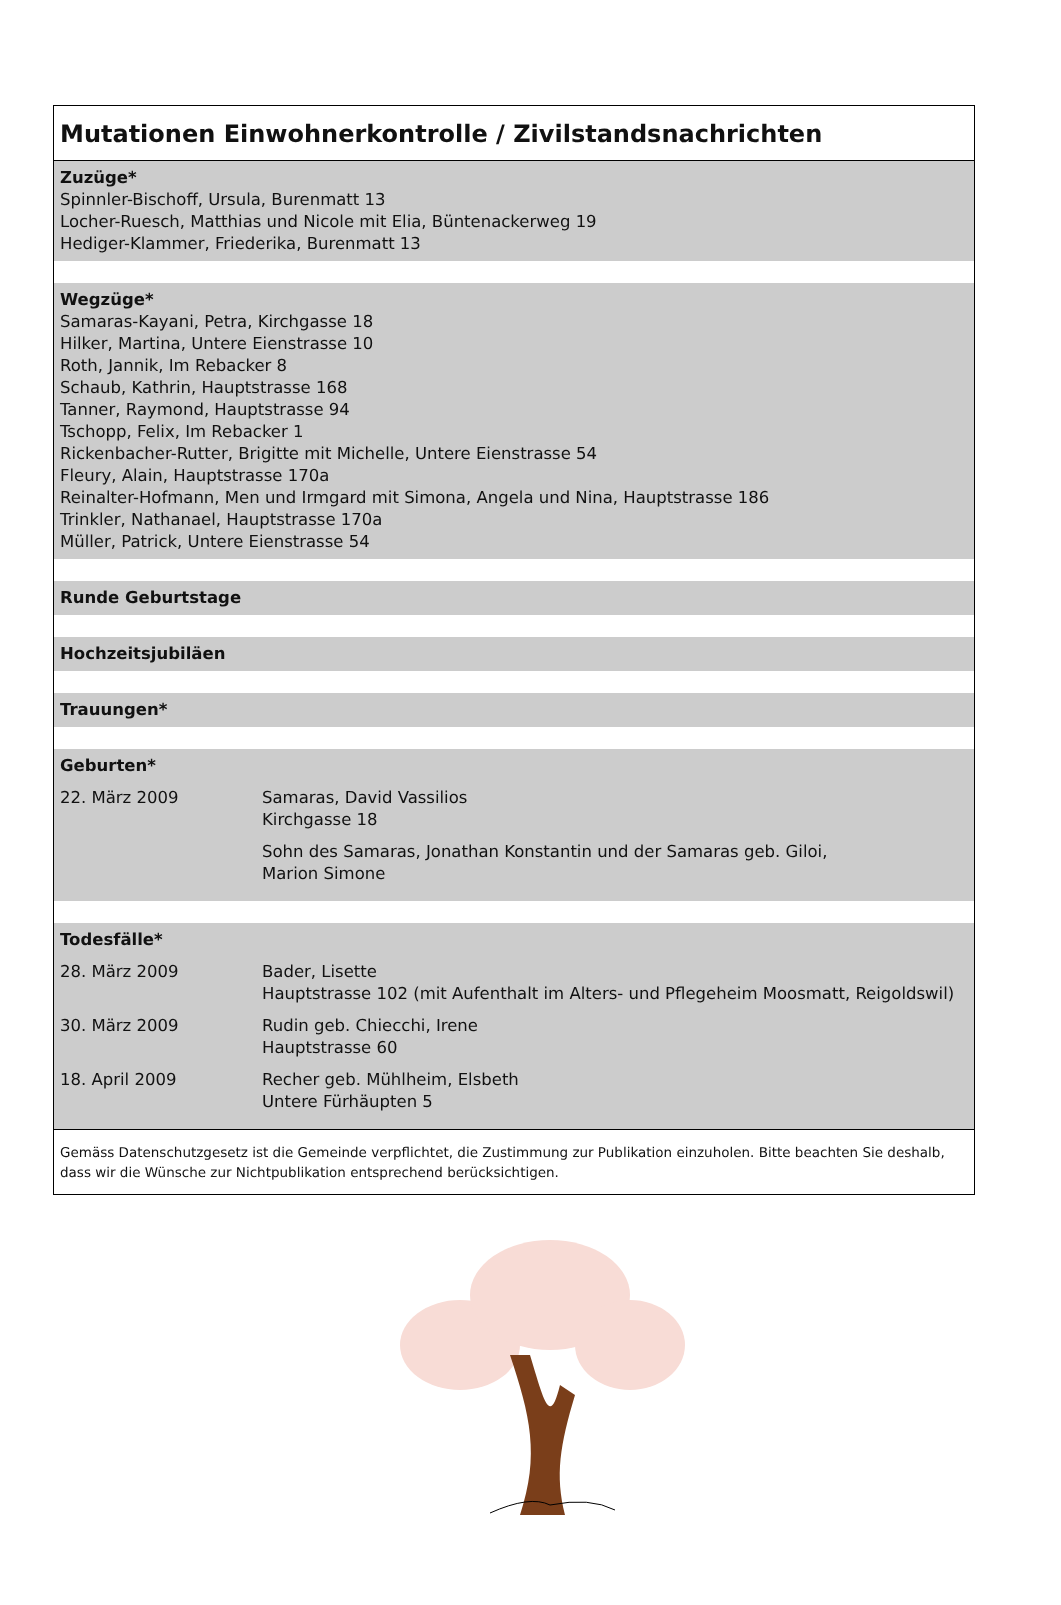Mutationen Einwohnerkontrolle / Zivilstandsnachrichten
Zuzüge*
Spinnler-Bischoff, Ursula, Burenmatt 13
Locher-Ruesch, Matthias und Nicole mit Elia, Büntenackerweg 19
Hediger-Klammer, Friederika, Burenmatt 13
Wegzüge*
Samaras-Kayani, Petra, Kirchgasse 18
Hilker, Martina, Untere Eienstrasse 10
Roth, Jannik, Im Rebacker 8
Schaub, Kathrin, Hauptstrasse 168
Tanner, Raymond, Hauptstrasse 94
Tschopp, Felix, Im Rebacker 1
Rickenbacher-Rutter, Brigitte mit Michelle, Untere Eienstrasse 54
Fleury, Alain, Hauptstrasse 170a
Reinalter-Hofmann, Men und Irmgard mit Simona, Angela und Nina, Hauptstrasse 186
Trinkler, Nathanael, Hauptstrasse 170a
Müller, Patrick, Untere Eienstrasse 54
Runde Geburtstage
Hochzeitsjubiläen
Trauungen*
Geburten*
| 22. März 2009 | Samaras, David Vassilios Kirchgasse 18 Sohn des Samaras, Jonathan Konstantin und der Samaras geb. Giloi, Marion Simone |
Todesfälle*
| 28. März 2009 | Bader, Lisette Hauptstrasse 102 (mit Aufenthalt im Alters- und Pflegeheim Moosmatt, Reigoldswil) |
| 30. März 2009 | Rudin geb. Chiecchi, Irene Hauptstrasse 60 |
| 18. April 2009 | Recher geb. Mühlheim, Elsbeth Untere Fürhäupten 5 |
Gemäss Datenschutzgesetz ist die Gemeinde verpflichtet, die Zustimmung zur Publikation einzuholen. Bitte beachten Sie deshalb, dass wir die Wünsche zur Nichtpublikation entsprechend berücksichtigen.